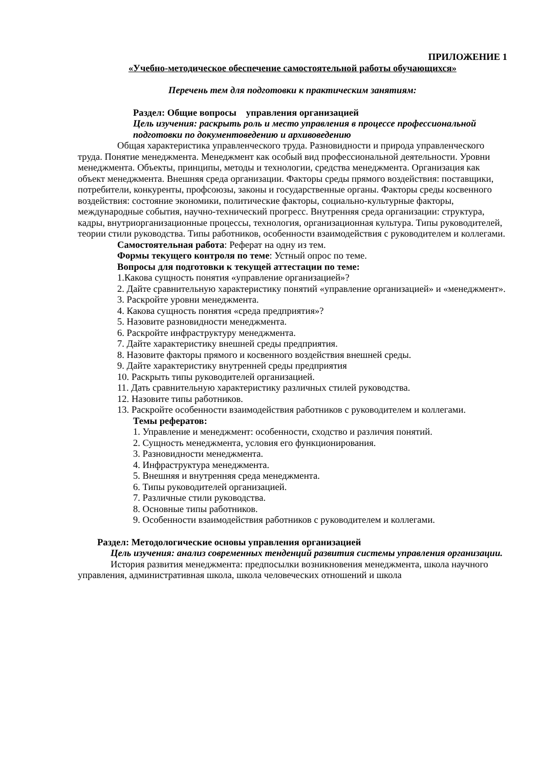ПРИЛОЖЕНИЕ 1
«Учебно-методическое обеспечение самостоятельной работы обучающихся»
Перечень тем для подготовки к практическим занятиям:
Раздел: Общие вопросы управления организацией
Цель изучения: раскрыть роль и место управления в процессе профессиональной подготовки по документоведению и архивоведению
Общая характеристика управленческого труда. Разновидности и природа управленческого труда. Понятие менеджмента. Менеджмент как особый вид профессиональной деятельности. Уровни менеджмента. Объекты, принципы, методы и технологии, средства менеджмента. Организация как объект менеджмента. Внешняя среда организации. Факторы среды прямого воздействия: поставщики, потребители, конкуренты, профсоюзы, законы и государственные органы. Факторы среды косвенного воздействия: состояние экономики, политические факторы, социально-культурные факторы, международные события, научно-технический прогресс. Внутренняя среда организации: структура, кадры, внутриорганизационные процессы, технология, организационная культура. Типы руководителей, теории стили руководства. Типы работников, особенности взаимодействия с руководителем и коллегами.
Самостоятельная работа: Реферат на одну из тем.
Формы текущего контроля по теме: Устный опрос по теме.
Вопросы для подготовки к текущей аттестации по теме:
1.Какова сущность понятия «управление организацией»?
2. Дайте сравнительную характеристику понятий «управление организацией» и «менеджмент».
3. Раскройте уровни менеджмента.
4. Какова сущность понятия «среда предприятия»?
5. Назовите разновидности менеджмента.
6. Раскройте инфраструктуру менеджмента.
7. Дайте характеристику внешней среды предприятия.
8. Назовите факторы прямого и косвенного воздействия внешней среды.
9. Дайте характеристику внутренней среды предприятия
10. Раскрыть типы руководителей организацией.
11. Дать сравнительную характеристику различных стилей руководства.
12. Назовите типы работников.
13. Раскройте особенности взаимодействия работников с руководителем и коллегами.
Темы рефератов:
1. Управление и менеджмент: особенности, сходство и различия понятий.
2. Сущность менеджмента, условия его функционирования.
3. Разновидности менеджмента.
4. Инфраструктура менеджмента.
5. Внешняя и внутренняя среда менеджмента.
6. Типы руководителей организацией.
7. Различные стили руководства.
8. Основные типы работников.
9. Особенности взаимодействия работников с руководителем и коллегами.
Раздел: Методологические основы управления организацией
Цель изучения: анализ современных тенденций развития системы управления организации.
История развития менеджмента: предпосылки возникновения менеджмента, школа научного управления, административная школа, школа человеческих отношений и школа